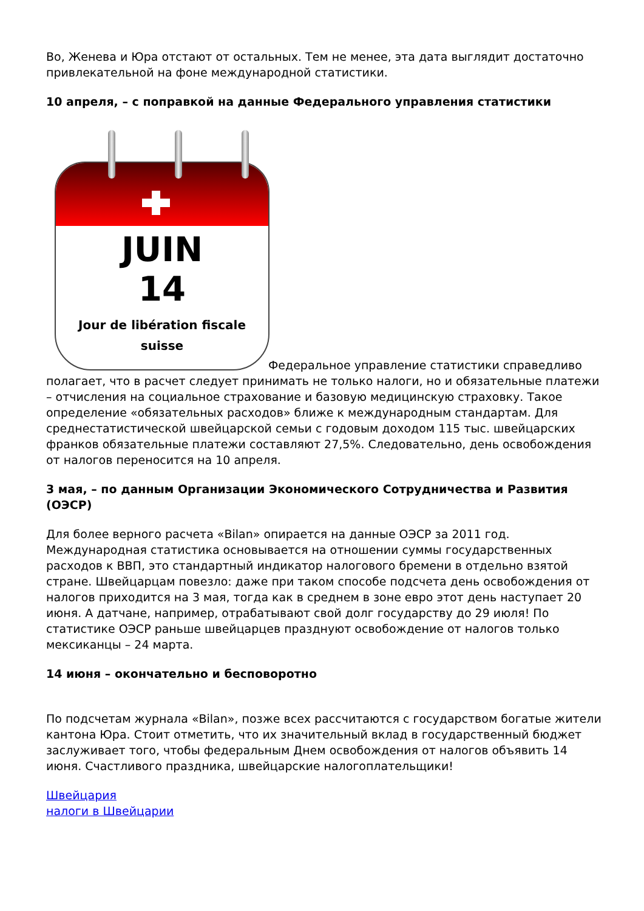Во, Женева и Юра отстают от остальных. Тем не менее, эта дата выглядит достаточно привлекательной на фоне международной статистики.
10 апреля, – с поправкой на данные Федерального управления статистики
JUIN 14 Jour de libération fiscale
suisse Федеральное управление статистики справедливо полагает, что в расчет следует принимать не только налоги, но и обязательные платежи – отчисления на социальное страхование и базовую медицинскую страховку. Такое определение «обязательных расходов» ближе к международным стандартам. Для среднестатистической швейцарской семьи с годовым доходом 115 тыс. швейцарских франков обязательные платежи составляют 27,5%. Следовательно, день освобождения от налогов переносится на 10 апреля.
3 мая, – по данным Организации Экономического Сотрудничества и Развития (ОЭСР)
Для более верного расчета «Bilan» опирается на данные ОЭСР за 2011 год. Международная статистика основывается на отношении суммы государственных расходов к ВВП, это стандартный индикатор налогового бремени в отдельно взятой стране. Швейцарцам повезло: даже при таком способе подсчета день освобождения от налогов приходится на 3 мая, тогда как в среднем в зоне евро этот день наступает 20 июня. А датчане, например, отрабатывают свой долг государству до 29 июля! По статистике ОЭСР раньше швейцарцев празднуют освобождение от налогов только мексиканцы – 24 марта.
14 июня – окончательно и бесповоротно
По подсчетам журнала «Bilan», позже всех рассчитаются с государством богатые жители кантона Юра. Стоит отметить, что их значительный вклад в государственный бюджет заслуживает того, чтобы федеральным Днем освобождения от налогов объявить 14 июня. Счастливого праздника, швейцарские налогоплательщики!
Швейцария
налоги в Швейцарии